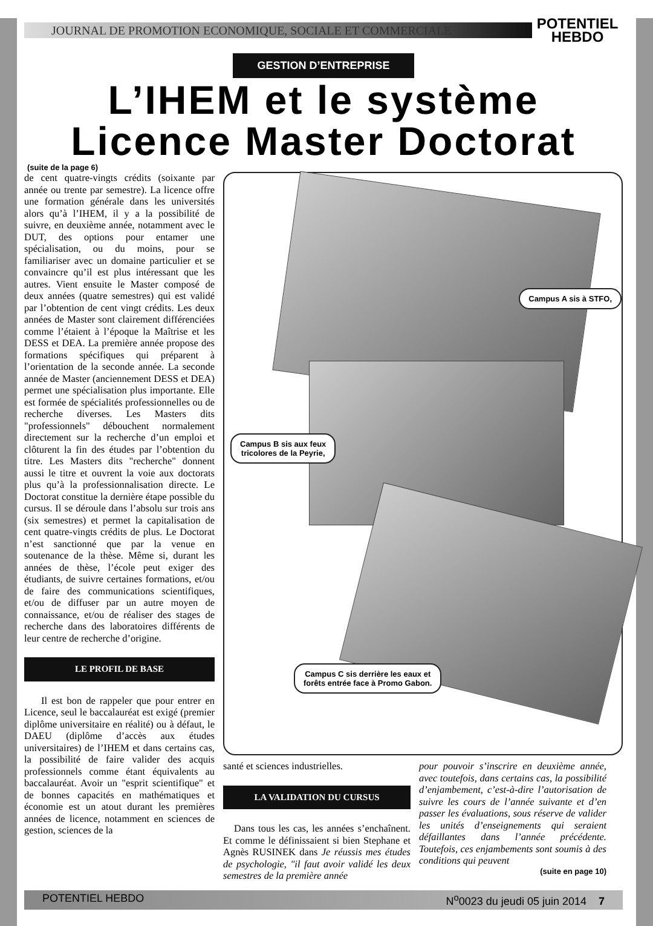JOURNAL DE PROMOTION ECONOMIQUE, SOCIALE ET COMMERCIALE
POTENTIEL
HEBDO
GESTION D’ENTREPRISE
L’IHEM et le système
Licence Master Doctorat
(suite de la page 6)
de cent quatre-vingts crédits (soixante par année ou trente par semestre). La licence offre une formation générale dans les universités alors qu’à l’IHEM, il y a la possibilité de suivre, en deuxième année, notamment avec le DUT, des options pour entamer une spécialisation, ou du moins, pour se familiariser avec un domaine particulier et se convaincre qu’il est plus intéressant que les autres. Vient ensuite le Master composé de deux années (quatre semestres) qui est validé par l’obtention de cent vingt crédits. Les deux années de Master sont clairement différenciées comme l’étaient à l’époque la Maîtrise et les DESS et DEA. La première année propose des formations spécifiques qui préparent à l’orientation de la seconde année. La seconde année de Master (anciennement DESS et DEA) permet une spécialisation plus importante. Elle est formée de spécialités professionnelles ou de recherche diverses. Les Masters dits "professionnels" débouchent normalement directement sur la recherche d’un emploi et clôturent la fin des études par l’obtention du titre. Les Masters dits "recherche" donnent aussi le titre et ouvrent la voie aux doctorats plus qu’à la professionnalisation directe. Le Doctorat constitue la dernière étape possible du cursus. Il se déroule dans l’absolu sur trois ans (six semestres) et permet la capitalisation de cent quatre-vingts crédits de plus. Le Doctorat n’est sanctionné que par la venue en soutenance de la thèse. Même si, durant les années de thèse, l’école peut exiger des étudiants, de suivre certaines formations, et/ou de faire des communications scientifiques, et/ou de diffuser par un autre moyen de connaissance, et/ou de réaliser des stages de recherche dans des laboratoires différents de leur centre de recherche d’origine.
LE PROFIL DE BASE
Il est bon de rappeler que pour entrer en Licence, seul le baccalauréat est exigé (premier diplôme universitaire en réalité) ou à défaut, le DAEU (diplôme d’accès aux études universitaires) de l’IHEM et dans certains cas, la possibilité de faire valider des acquis professionnels comme étant équivalents au baccalauréat. Avoir un "esprit scientifique" et de bonnes capacités en mathématiques et économie est un atout durant les premières années de licence, notamment en sciences de gestion, sciences de la
Campus A sis à STFO,
Campus B sis aux feux
tricolores de la Peyrie,
Campus C sis derrière les eaux et
forêts entrée face à Promo Gabon.
santé et sciences industrielles.
LA VALIDATION DU CURSUS
Dans tous les cas, les années s’enchaînent. Et comme le définissaient si bien Stephane et Agnès RUSINEK dans Je réussis mes études de psychologie, "il faut avoir validé les deux semestres de la première année
pour pouvoir s’inscrire en deuxième année, avec toutefois, dans certains cas, la possibilité d’enjambement, c’est-à-dire l’autorisation de suivre les cours de l’année suivante et d’en passer les évaluations, sous réserve de valider les unités d’enseignements qui seraient défaillantes dans l’année précédente. Toutefois, ces enjambements sont soumis à des conditions qui peuvent
(suite en page 10)
POTENTIEL HEBDO N<sup>o</sup>0023 du jeudi 05 juin 2014 7